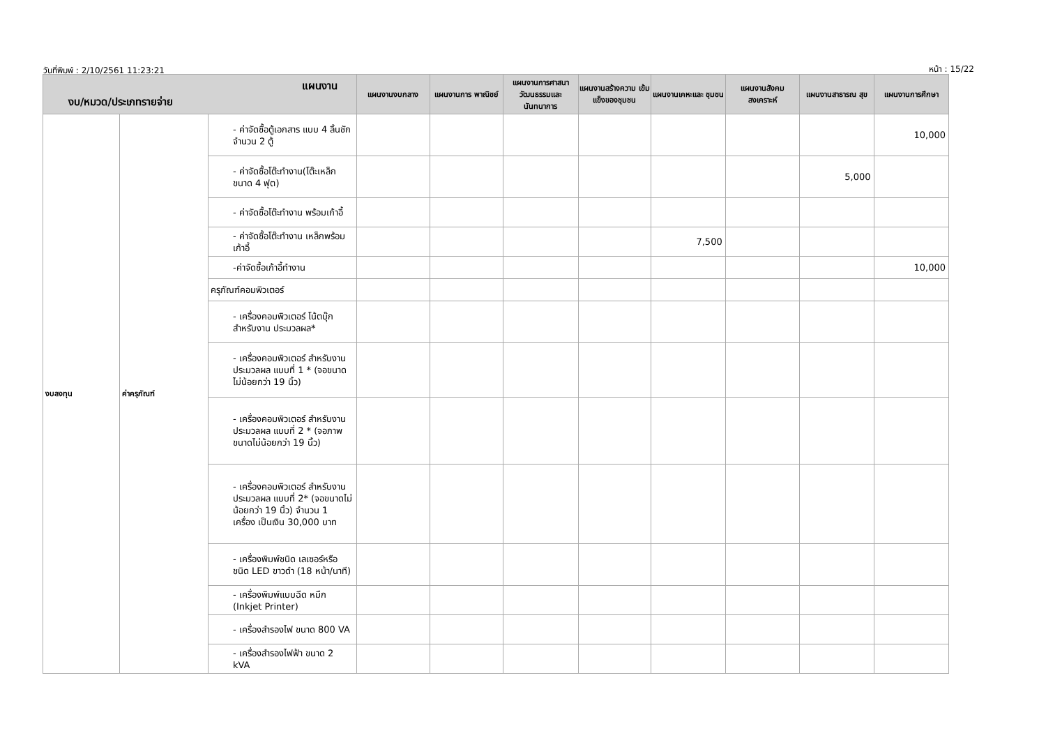วันที่พิมพ์ : 2/10/2561 11:23:21 หน้า : 15/22
| แผนงาน งบ/หมวด/ประเภทรายจ่าย | | | แผนงานงบกลาง | แผนงานการ พาณิชย์ | แผนงานการศาสนา วัฒนธรรมและ นันทนาการ | แผนงานสร้างความ เข้มแข็งของชุมชน | แผนงานเคหะและ ชุมชน | แผนงานสังคม สงเคราะห์ | แผนงานสาธารณ สุข | แผนงานการศึกษา |
| --- | --- | --- | --- | --- | --- | --- | --- | --- | --- | --- |
| งบลงทุน | ค่าครุภัณฑ์ | - ค่าจัดซื้อตู้เอกสาร แบบ 4 ลิ้นชัก จำนวน 2 ตู้ | | | | | | | | 10,000 |
| | | - ค่าจัดซื้อโต๊ะทำงาน(โต๊ะเหล็กขนาด 4 ฟุต) | | | | | | | 5,000 | |
| | | - ค่าจัดซื้อโต๊ะทำงาน พร้อมเก้าอี้ | | | | | | | | |
| | | - ค่าจัดซื้อโต๊ะทำงาน เหล็กพร้อมเก้าอี้ | | | | | 7,500 | | | |
| | | -ค่าจัดซื้อเก้าอี้ทำงาน | | | | | | | | 10,000 |
| | | ครุภัณฑ์คอมพิวเตอร์ | | | | | | | | |
| | | - เครื่องคอมพิวเตอร์ โน้ตบุ๊ก สำหรับงาน ประมวลผล* | | | | | | | | |
| | | - เครื่องคอมพิวเตอร์ สำหรับงานประมวลผล แบบที่ 1 * (จอขนาด ไม่น้อยกว่า 19 นิ้ว) | | | | | | | | |
| | | - เครื่องคอมพิวเตอร์ สำหรับงานประมวลผล แบบที่ 2 * (จอภาพ ขนาดไม่น้อยกว่า 19 นิ้ว) | | | | | | | | |
| | | - เครื่องคอมพิวเตอร์ สำหรับงานประมวลผล แบบที่ 2* (จอขนาดไม่น้อยกว่า 19 นิ้ว) จำนวน 1 เครื่อง เป็นเงิน 30,000 บาท | | | | | | | | |
| | | - เครื่องพิมพ์ชนิด เลเซอร์หรือชนิด LED ขาวดำ (18 หน้า/นาที) | | | | | | | | |
| | | - เครื่องพิมพ์แบบฉีด หมึก (Inkjet Printer) | | | | | | | | |
| | | - เครื่องสำรองไฟ ขนาด 800 VA | | | | | | | | |
| | | - เครื่องสำรองไฟฟ้า ขนาด 2 kVA | | | | | | | | |